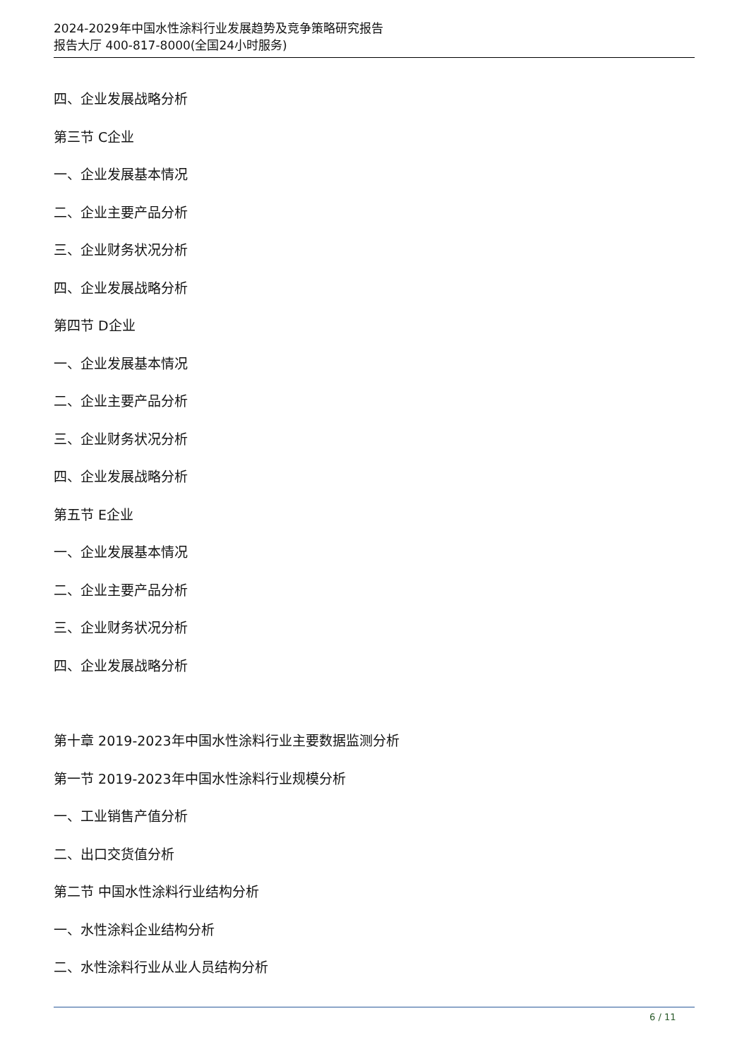2024-2029年中国水性涂料行业发展趋势及竞争策略研究报告
报告大厅 400-817-8000(全国24小时服务)
四、企业发展战略分析
第三节 C企业
一、企业发展基本情况
二、企业主要产品分析
三、企业财务状况分析
四、企业发展战略分析
第四节 D企业
一、企业发展基本情况
二、企业主要产品分析
三、企业财务状况分析
四、企业发展战略分析
第五节 E企业
一、企业发展基本情况
二、企业主要产品分析
三、企业财务状况分析
四、企业发展战略分析
第十章 2019-2023年中国水性涂料行业主要数据监测分析
第一节 2019-2023年中国水性涂料行业规模分析
一、工业销售产值分析
二、出口交货值分析
第二节 中国水性涂料行业结构分析
一、水性涂料企业结构分析
二、水性涂料行业从业人员结构分析
6 / 11